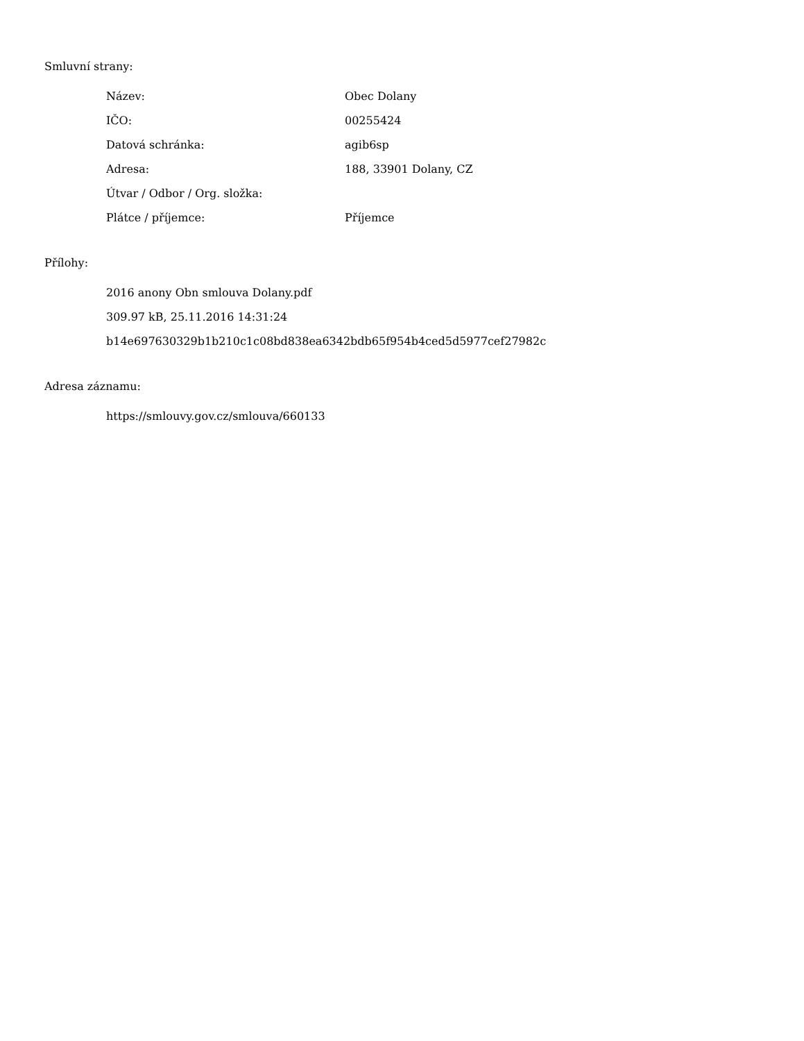Smluvní strany:
| Název: | Obec Dolany |
| IČO: | 00255424 |
| Datová schránka: | agib6sp |
| Adresa: | 188, 33901 Dolany, CZ |
| Útvar / Odbor / Org. složka: | |
| Plátce / příjemce: | Příjemce |
Přílohy:
2016 anony Obn smlouva Dolany.pdf
309.97 kB, 25.11.2016 14:31:24
b14e697630329b1b210c1c08bd838ea6342bdb65f954b4ced5d5977cef27982c
Adresa záznamu:
https://smlouvy.gov.cz/smlouva/660133